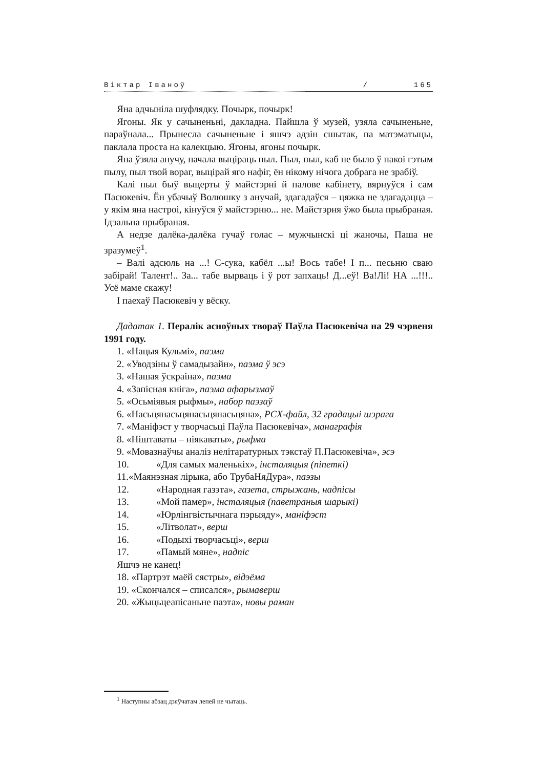Віктар Іваноў / 165
Яна адчыніла шуфлядку. Почырк, почырк!
Ягоны. Як у сачыненьні, дакладна. Пайшла ў музей, узяла сачыненьне, параўнала... Прынесла сачыненьне і яшчэ адзін сшытак, па матэматыцы, паклала проста на калекцыю. Ягоны, ягоны почырк.
Яна ўзяла анучу, пачала выціраць пыл. Пыл, пыл, каб не было ў пакоі гэтым пылу, пыл твой вораг, выцірай яго нафіг, ён нікому нічога добрага не зрабіў.
Калі пыл быў выцерты ў майстэрні й палове кабінету, вярнуўся і сам Пасюкевіч. Ён убачыў Волюшку з анучай, здагадаўся – цяжка не здагадацца – у якім яна настроі, кінуўся ў майстэрню... не. Майстэрня ўжо была прыбраная. Ідэальна прыбраная.
А недзе далёка-далёка гучаў голас – мужчынскі ці жаночы, Паша не зразумеў<sup>1</sup>.
– Валі адсюль на ...! С-сука, кабёл ...ы! Вось табе! І п... песьню сваю забірай! Талент!.. За... табе вырваць і ў рот запхаць! Д...еў! Ва!Лі! НА ...!!!.. Усё маме скажу!
І паехаў Пасюкевіч у вёску.
Дадатак 1. Пералік асноўных твораў Паўла Пасюкевіча на 29 чэрвеня 1991 году.
1. «Нацыя Кульмі», паэма
2. «Уводзіны ў самадызайн», паэма ў эсэ
3. «Нашая ўскраіна», паэма
4. «Запісная кніга», паэма афарызмаў
5. «Осьміявыя рыфмы», набор паэзаў
6. «Насьцянасьцянасьцянасьцяна», PCX-файл, 32 градацыі шэрага
7. «Маніфэст у творчасьці Паўла Пасюкевіча», манаграфія
8. «Ніштаваты – ніякаваты», рыфма
9. «Мовазнаўчы аналіз нелітаратурных тэкстаў П.Пасюкевіча», эсэ
10. «Для самых маленькіх», інсталяцыя (піпеткі)
11.«Маянэзная лірыка, або ТрубаНяДура», паэзы
12. «Народная газэта», газета, стрыжань, надпісы
13. «Мой памер», інсталяцыя (паветраныя шарыкі)
14. «Юрлінгвістычнага пэрыяду», маніфэст
15. «Літволат», верш
16. «Подыхі творчасьці», верш
17. «Памый мяне», надпіс
Яшчэ не канец!
18. «Партрэт маёй сястры», відэёма
19. «Скончался – списался», рымаверш
20. «Жыцьцеапісаньне паэта», новы раман
<sup>1</sup> Наступны абзац дзяўчатам лепей не чытаць.